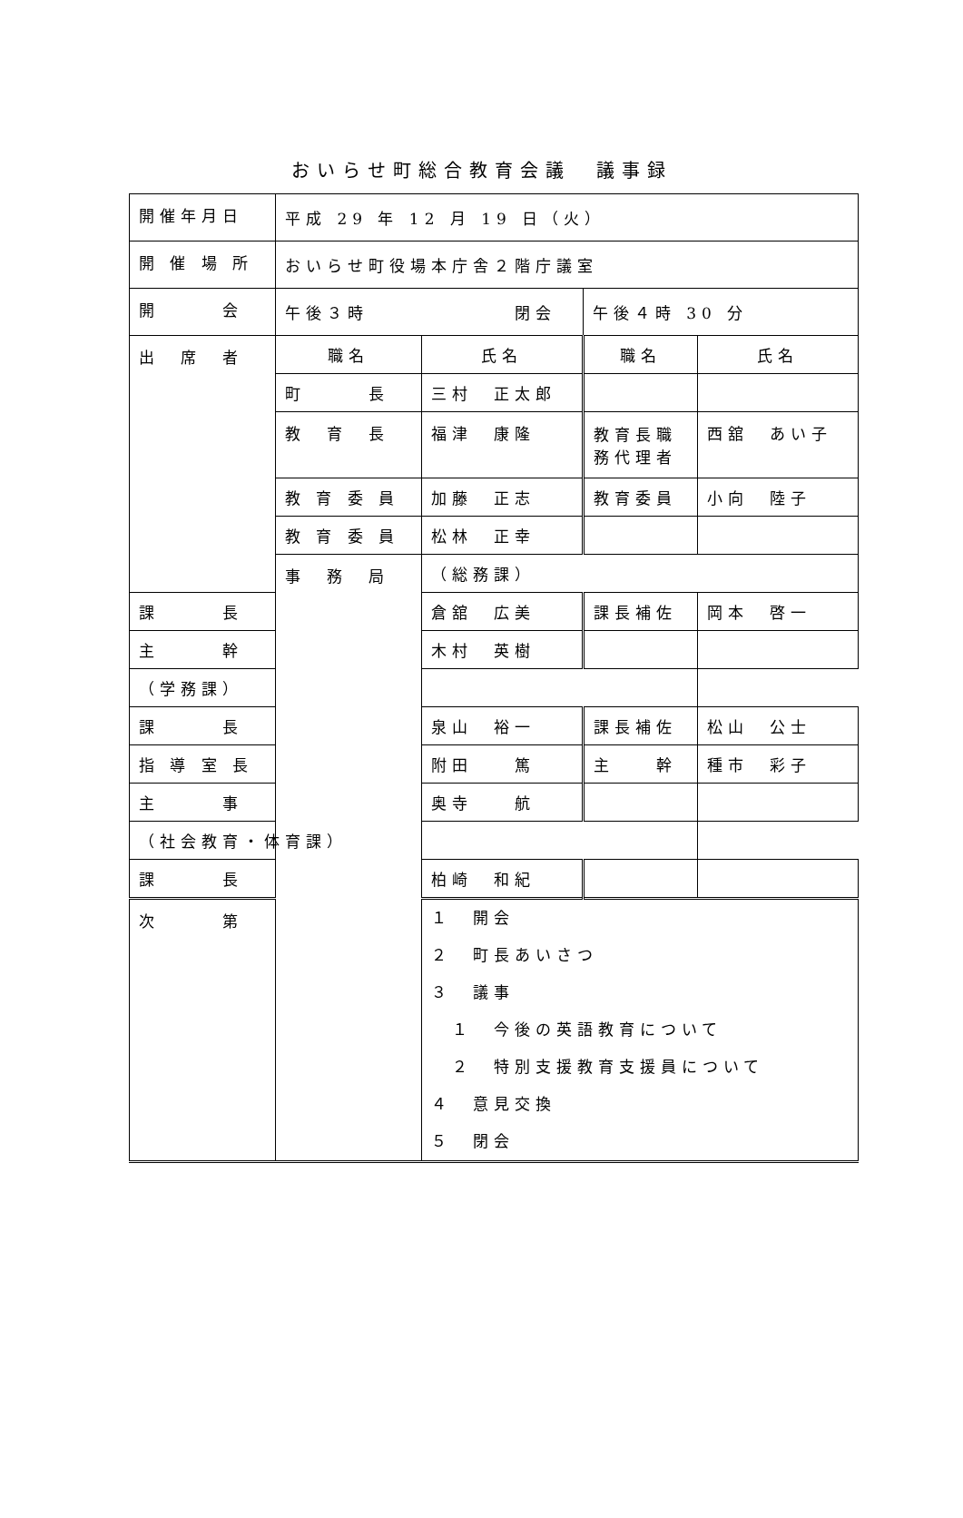おいらせ町総合教育会議　議事録
| 開催年月日 | 平成 29 年 12 月 19 日（火） | | | |
| 開 催 場 所 | おいらせ町役場本庁舎２階庁議室 | | | |
| 開 会 | 午後３時 閉会 | | 午後４時 30 分 | |
| 出 席 者 | 職名 | 氏名 | 職名 | 氏名 |
| | 町 長 | 三村 正太郎 | | |
| | 教 育 長 | 福津 康隆 | 教育長職 務代理者 | 西舘 あい子 |
| | 教 育 委 員 | 加藤 正志 | 教育委員 | 小向 陸子 |
| | 教 育 委 員 | 松林 正幸 | | |
| | 事 務 局 | （総務課） | | |
| 課 長 | | 倉舘 広美 | 課長補佐 | 岡本 啓一 |
| 主 幹 | | 木村 英樹 | | |
| （学務課） | | | | |
| 課 長 | | 泉山 裕一 | 課長補佐 | 松山 公士 |
| 指 導 室 長 | | 附田 篤 | 主 幹 | 種市 彩子 |
| 主 事 | | 奥寺 航 | | |
| （社会教育・体育課） | | | | |
| 課 長 | | 柏崎 和紀 | | |
| 次 第 | | １ 開会 ２ 町長あいさつ ３ 議事 １ 今後の英語教育について ２ 特別支援教育支援員について ４ 意見交換 ５ 閉会 | | |